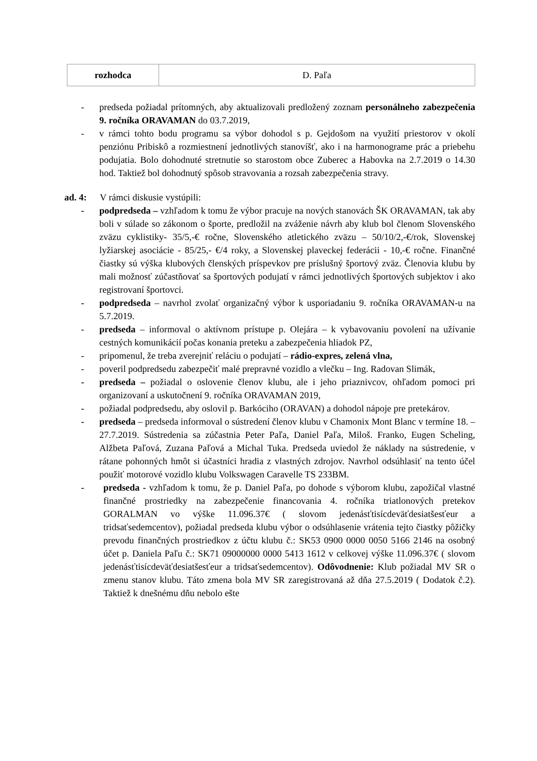| rozhodca | D. Paľa |
- predseda požiadal prítomných, aby aktualizovali predložený zoznam personálneho zabezpečenia 9. ročníka ORAVAMAN do 03.7.2019,
- v rámci tohto bodu programu sa výbor dohodol s p. Gejdošom na využití priestorov v okolí penziónu Pribiskô a rozmiestnení jednotlivých stanovíšť, ako i na harmonograme prác a priebehu podujatia. Bolo dohodnuté stretnutie so starostom obce Zuberec a Habovka na 2.7.2019 o 14.30 hod. Taktiež bol dohodnutý spôsob stravovania a rozsah zabezpečenia stravy.
ad. 4: V rámci diskusie vystúpili:
- podpredseda – vzhľadom k tomu že výbor pracuje na nových stanovách ŠK ORAVAMAN, tak aby boli v súlade so zákonom o športe, predložil na zváženie návrh aby klub bol členom Slovenského zväzu cyklistiky- 35/5,-€ ročne, Slovenského atletického zväzu – 50/10/2,-€/rok, Slovenskej lyžiarskej asociácie - 85/25,- €/4 roky, a Slovenskej plaveckej federácii - 10,-€ ročne. Finančné čiastky sú výška klubových členských príspevkov pre príslušný športový zväz. Členovia klubu by mali možnosť zúčastňovať sa športových podujatí v rámci jednotlivých športových subjektov i ako registrovaní športovci.
- podpredseda – navrhol zvolať organizačný výbor k usporiadaniu 9. ročníka ORAVAMAN-u na 5.7.2019.
- predseda – informoval o aktívnom prístupe p. Olejára – k vybavovaniu povolení na užívanie cestných komunikácií počas konania preteku a zabezpečenia hliadok PZ,
- pripomenul, že treba zverejniť reláciu o podujatí – rádio-expres, zelená vlna,
- poveril podpredsedu zabezpečiť malé prepravné vozidlo a vlečku – Ing. Radovan Slimák,
- predseda – požiadal o oslovenie členov klubu, ale i jeho priaznivcov, ohľadom pomoci pri organizovaní a uskutočnení 9. ročníka ORAVAMAN 2019,
- požiadal podpredsedu, aby oslovil p. Barkóciho (ORAVAN) a dohodol nápoje pre pretekárov.
- predseda – predseda informoval o sústredení členov klubu v Chamonix Mont Blanc v termíne 18. – 27.7.2019. Sústredenia sa zúčastnia Peter Paľa, Daniel Paľa, Miloš. Franko, Eugen Scheling, Alžbeta Paľová, Zuzana Paľová a Michal Tuka. Predseda uviedol že náklady na sústredenie, v rátane pohonných hmôt si účastníci hradia z vlastných zdrojov. Navrhol odsúhlasiť na tento účel použiť motorové vozidlo klubu Volkswagen Caravelle TS 233BM.
- predseda - vzhľadom k tomu, že p. Daniel Paľa, po dohode s výborom klubu, zapožičal vlastné finančné prostriedky na zabezpečenie financovania 4. ročníka triatlonových pretekov GORALMAN vo výške 11.096.37€ ( slovom jedenásťtisícdeväťdesiatšesťeur a tridsaťsedemcentov), požiadal predseda klubu výbor o odsúhlasenie vrátenia tejto čiastky pôžičky prevodu finančných prostriedkov z účtu klubu č.: SK53 0900 0000 0050 5166 2146 na osobný účet p. Daniela Paľu č.: SK71 09000000 0000 5413 1612 v celkovej výške 11.096.37€ ( slovom jedenásťtisícdeväťdesiatšesťeur a tridsaťsedemcentov). Odôvodnenie: Klub požiadal MV SR o zmenu stanov klubu. Táto zmena bola MV SR zaregistrovaná až dňa 27.5.2019 ( Dodatok č.2). Taktiež k dnešnému dňu nebolo ešte